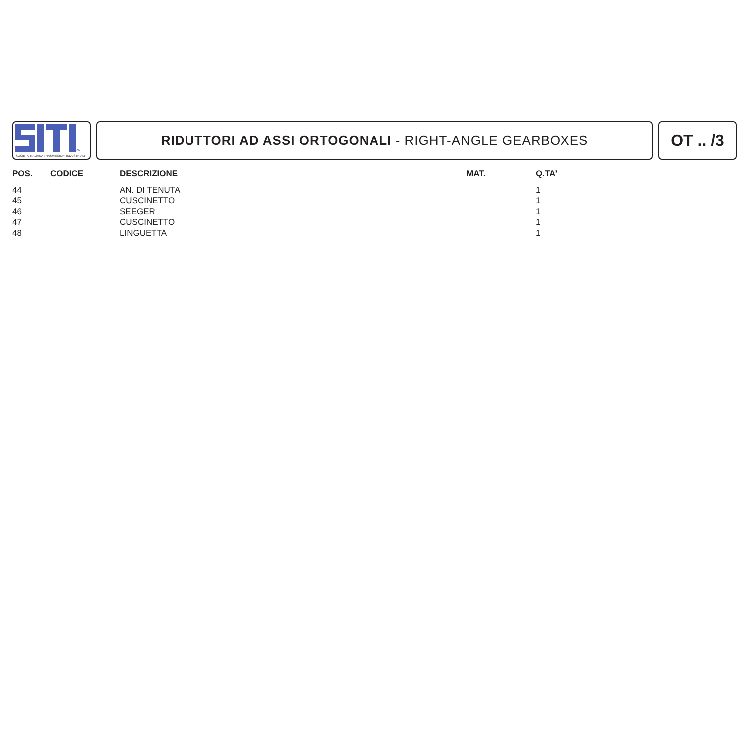SPA
SOCIETA' ITALIANA TRASMISSIONI INDUSTRIALI
RIDUTTORI AD ASSI ORTOGONALI - RIGHT-ANGLE GEARBOXES
OT .. /3
| POS. | CODICE | DESCRIZIONE | MAT. | Q.TA’ |
| --- | --- | --- | --- | --- |
| 44 | | AN. DI TENUTA | | 1 |
| 45 | | CUSCINETTO | | 1 |
| 46 | | SEEGER | | 1 |
| 47 | | CUSCINETTO | | 1 |
| 48 | | LINGUETTA | | 1 |